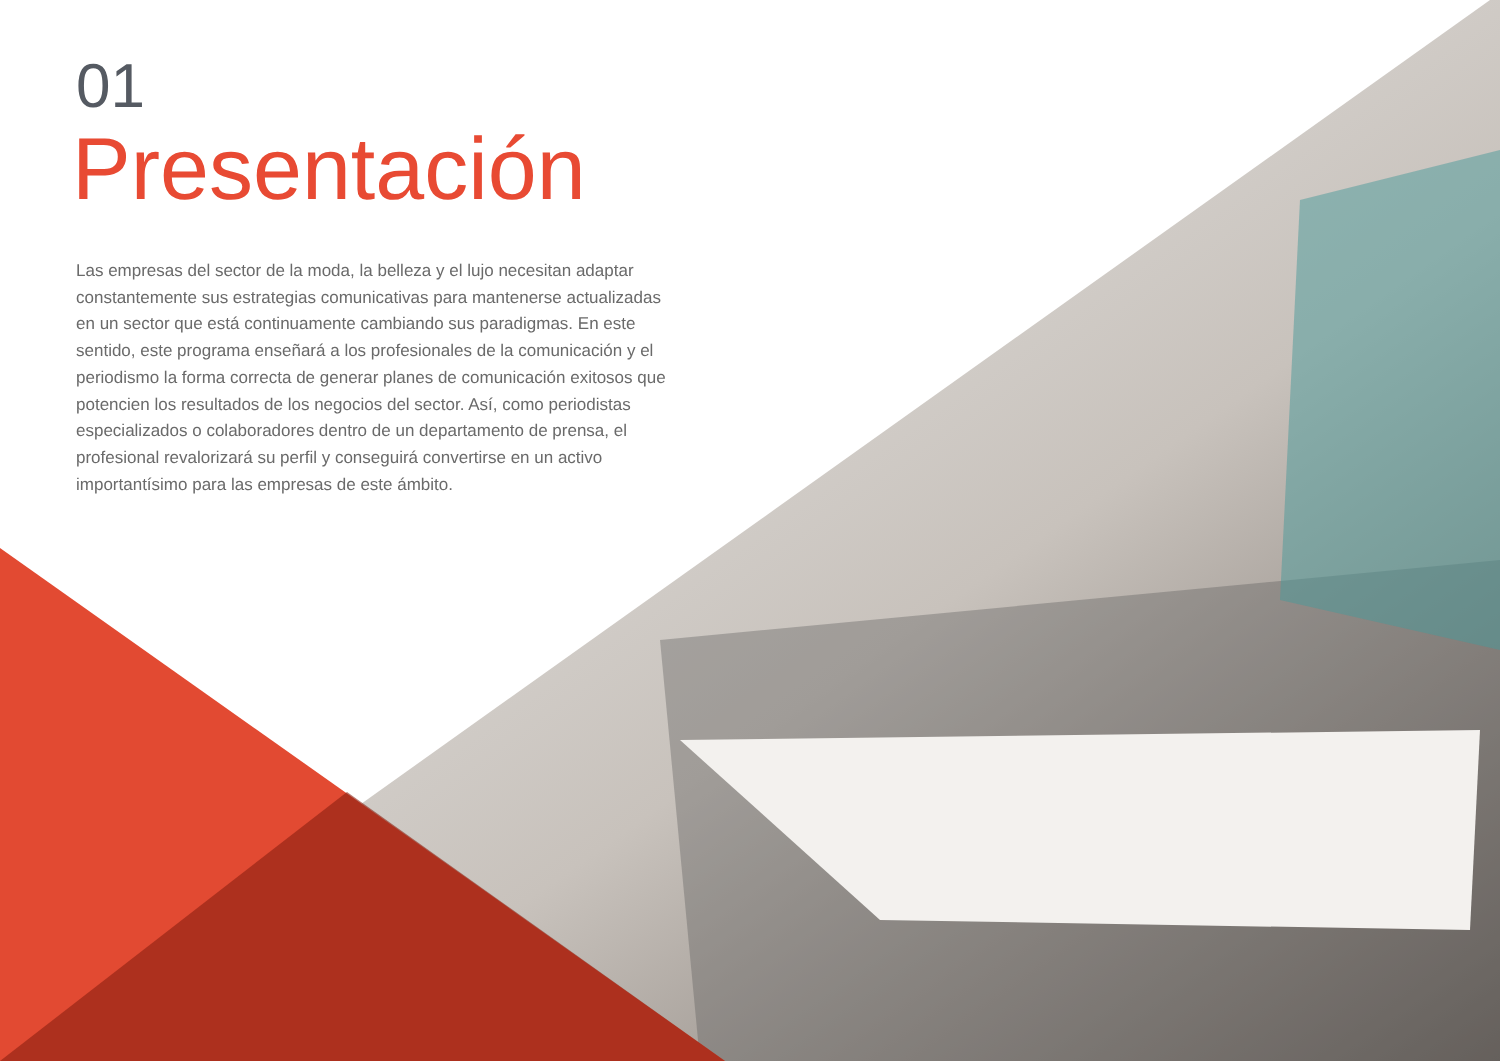01
Presentación
Las empresas del sector de la moda, la belleza y el lujo necesitan adaptar constantemente sus estrategias comunicativas para mantenerse actualizadas en un sector que está continuamente cambiando sus paradigmas. En este sentido, este programa enseñará a los profesionales de la comunicación y el periodismo la forma correcta de generar planes de comunicación exitosos que potencien los resultados de los negocios del sector. Así, como periodistas especializados o colaboradores dentro de un departamento de prensa, el profesional revalorizará su perfil y conseguirá convertirse en un activo importantísimo para las empresas de este ámbito.